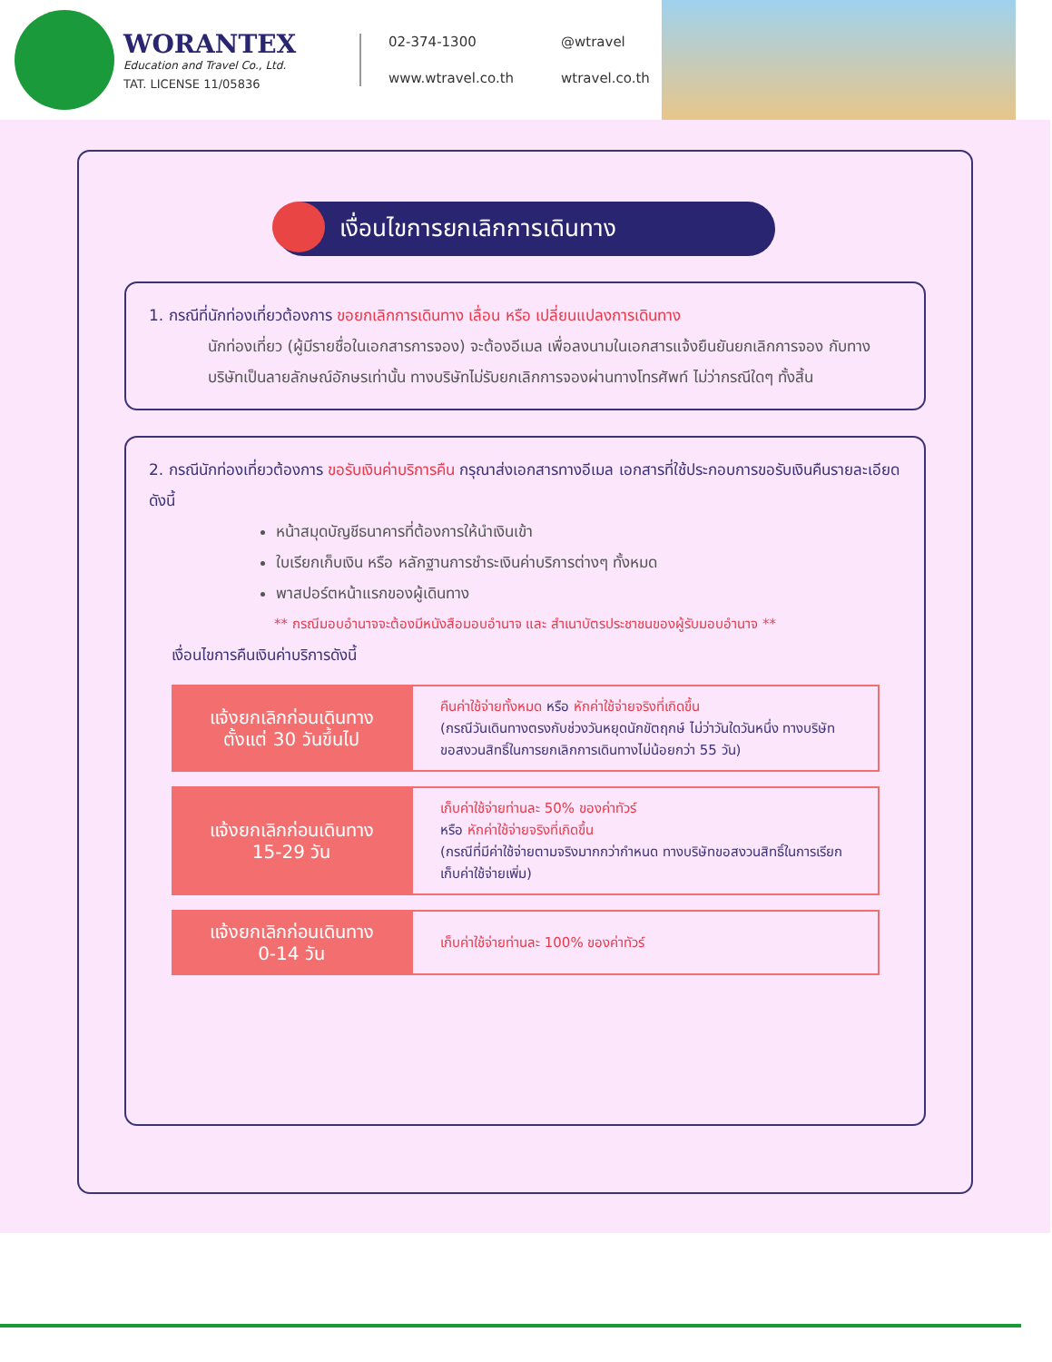WORANTEX
Education and Travel Co., Ltd.
TAT. LICENSE 11/05836
02-374-1300 @wtravel www.wtravel.co.th wtravel.co.th
เงื่อนไขการยกเลิกการเดินทาง
1. กรณีที่นักท่องเที่ยวต้องการ ขอยกเลิกการเดินทาง เลื่อน หรือ เปลี่ยนแปลงการเดินทาง
นักท่องเที่ยว (ผู้มีรายชื่อในเอกสารการจอง) จะต้องอีเมล เพื่อลงนามในเอกสารแจ้งยืนยันยกเลิกการจอง กับทางบริษัทเป็นลายลักษณ์อักษรเท่านั้น ทางบริษัทไม่รับยกเลิกการจองผ่านทางโทรศัพท์ ไม่ว่ากรณีใดๆ ทั้งสิ้น
2. กรณีนักท่องเที่ยวต้องการ ขอรับเงินค่าบริการคืน กรุณาส่งเอกสารทางอีเมล เอกสารที่ใช้ประกอบการขอรับเงินคืนรายละเอียดดังนี้
หน้าสมุดบัญชีธนาคารที่ต้องการให้นำเงินเข้า
ใบเรียกเก็บเงิน หรือ หลักฐานการชำระเงินค่าบริการต่างๆ ทั้งหมด
พาสปอร์ตหน้าแรกของผู้เดินทาง
** กรณีมอบอำนาจจะต้องมีหนังสือมอบอำนาจ และ สำเนาบัตรประชาชนของผู้รับมอบอำนาจ **
เงื่อนไขการคืนเงินค่าบริการดังนี้
| แจ้งยกเลิกก่อนเดินทาง ตั้งแต่ 30 วันขึ้นไป | คืนค่าใช้จ่ายทั้งหมด หรือ หักค่าใช้จ่ายจริงที่เกิดขึ้น (กรณีวันเดินทางตรงกับช่วงวันหยุดนักขัตฤกษ์ ไม่ว่าวันใดวันหนึ่ง ทางบริษัทขอสงวนสิทธิ์ในการยกเลิกการเดินทางไม่น้อยกว่า 55 วัน) |
| แจ้งยกเลิกก่อนเดินทาง 15-29 วัน | เก็บค่าใช้จ่ายท่านละ 50% ของค่าทัวร์ หรือ หักค่าใช้จ่ายจริงที่เกิดขึ้น (กรณีที่มีค่าใช้จ่ายตามจริงมากกว่ากำหนด ทางบริษัทขอสงวนสิทธิ์ในการเรียกเก็บค่าใช้จ่ายเพิ่ม) |
| แจ้งยกเลิกก่อนเดินทาง 0-14 วัน | เก็บค่าใช้จ่ายท่านละ 100% ของค่าทัวร์ |